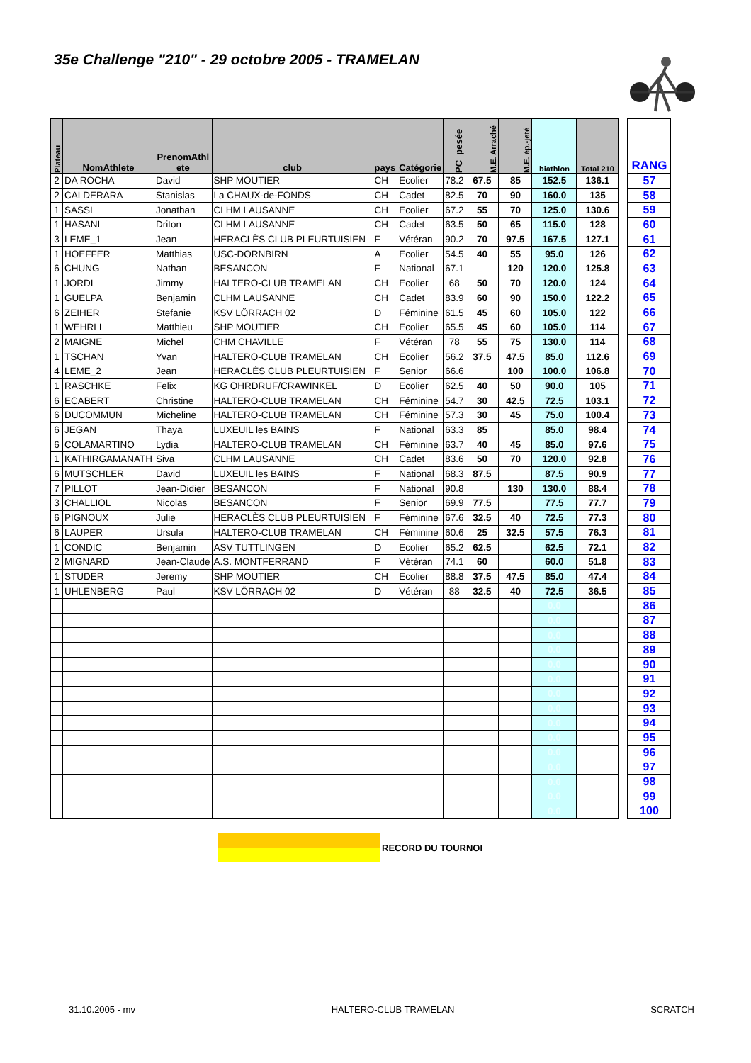35e Challenge "210" - 29 octobre 2005 - TRAMELAN
| Plateau | NomAthlete | PrenomAthl ete | club | pays | Catégorie | PC_pesée | M.E. Arraché | M.E. ép.-jeté | biathlon | Total 210 | | RANG |
| --- | --- | --- | --- | --- | --- | --- | --- | --- | --- | --- | --- | --- |
| 2 | DA ROCHA | David | SHP MOUTIER | CH | Ecolier | 78.2 | 67.5 | 85 | 152.5 | 136.1 | | 57 |
| 2 | CALDERARA | Stanislas | La CHAUX-de-FONDS | CH | Cadet | 82.5 | 70 | 90 | 160.0 | 135 | | 58 |
| 1 | SASSI | Jonathan | CLHM LAUSANNE | CH | Ecolier | 67.2 | 55 | 70 | 125.0 | 130.6 | | 59 |
| 1 | HASANI | Driton | CLHM LAUSANNE | CH | Cadet | 63.5 | 50 | 65 | 115.0 | 128 | | 60 |
| 3 | LEME_1 | Jean | HERACLÈS CLUB PLEURTUISIEN | F | Vétéran | 90.2 | 70 | 97.5 | 167.5 | 127.1 | | 61 |
| 1 | HOEFFER | Matthias | USC-DORNBIRN | A | Ecolier | 54.5 | 40 | 55 | 95.0 | 126 | | 62 |
| 6 | CHUNG | Nathan | BESANCON | F | National | 67.1 | | 120 | 120.0 | 125.8 | | 63 |
| 1 | JORDI | Jimmy | HALTERO-CLUB TRAMELAN | CH | Ecolier | 68 | 50 | 70 | 120.0 | 124 | | 64 |
| 1 | GUELPA | Benjamin | CLHM LAUSANNE | CH | Cadet | 83.9 | 60 | 90 | 150.0 | 122.2 | | 65 |
| 6 | ZEIHER | Stefanie | KSV LÖRRACH 02 | D | Féminine | 61.5 | 45 | 60 | 105.0 | 122 | | 66 |
| 1 | WEHRLI | Matthieu | SHP MOUTIER | CH | Ecolier | 65.5 | 45 | 60 | 105.0 | 114 | | 67 |
| 2 | MAIGNE | Michel | CHM CHAVILLE | F | Vétéran | 78 | 55 | 75 | 130.0 | 114 | | 68 |
| 1 | TSCHAN | Yvan | HALTERO-CLUB TRAMELAN | CH | Ecolier | 56.2 | 37.5 | 47.5 | 85.0 | 112.6 | | 69 |
| 4 | LEME_2 | Jean | HERACLÈS CLUB PLEURTUISIEN | F | Senior | 66.6 | | 100 | 100.0 | 106.8 | | 70 |
| 1 | RASCHKE | Felix | KG OHRDRUF/CRAWINKEL | D | Ecolier | 62.5 | 40 | 50 | 90.0 | 105 | | 71 |
| 6 | ECABERT | Christine | HALTERO-CLUB TRAMELAN | CH | Féminine | 54.7 | 30 | 42.5 | 72.5 | 103.1 | | 72 |
| 6 | DUCOMMUN | Micheline | HALTERO-CLUB TRAMELAN | CH | Féminine | 57.3 | 30 | 45 | 75.0 | 100.4 | | 73 |
| 6 | JEGAN | Thaya | LUXEUIL les BAINS | F | National | 63.3 | 85 | | 85.0 | 98.4 | | 74 |
| 6 | COLAMARTINO | Lydia | HALTERO-CLUB TRAMELAN | CH | Féminine | 63.7 | 40 | 45 | 85.0 | 97.6 | | 75 |
| 1 | KATHIRGAMANATH | Siva | CLHM LAUSANNE | CH | Cadet | 83.6 | 50 | 70 | 120.0 | 92.8 | | 76 |
| 6 | MUTSCHLER | David | LUXEUIL les BAINS | F | National | 68.3 | 87.5 | | 87.5 | 90.9 | | 77 |
| 7 | PILLOT | Jean-Didier | BESANCON | F | National | 90.8 | | 130 | 130.0 | 88.4 | | 78 |
| 3 | CHALLIOL | Nicolas | BESANCON | F | Senior | 69.9 | 77.5 | | 77.5 | 77.7 | | 79 |
| 6 | PIGNOUX | Julie | HERACLÈS CLUB PLEURTUISIEN | F | Féminine | 67.6 | 32.5 | 40 | 72.5 | 77.3 | | 80 |
| 6 | LAUPER | Ursula | HALTERO-CLUB TRAMELAN | CH | Féminine | 60.6 | 25 | 32.5 | 57.5 | 76.3 | | 81 |
| 1 | CONDIC | Benjamin | ASV TUTTLINGEN | D | Ecolier | 65.2 | 62.5 | | 62.5 | 72.1 | | 82 |
| 2 | MIGNARD | Jean-Claude | A.S. MONTFERRAND | F | Vétéran | 74.1 | 60 | | 60.0 | 51.8 | | 83 |
| 1 | STUDER | Jeremy | SHP MOUTIER | CH | Ecolier | 88.8 | 37.5 | 47.5 | 85.0 | 47.4 | | 84 |
| 1 | UHLENBERG | Paul | KSV LÖRRACH 02 | D | Vétéran | 88 | 32.5 | 40 | 72.5 | 36.5 | | 85 |
| | | | | | | | | | 0.0 | | | 86 |
| | | | | | | | | | 0.0 | | | 87 |
| | | | | | | | | | 0.0 | | | 88 |
| | | | | | | | | | 0.0 | | | 89 |
| | | | | | | | | | 0.0 | | | 90 |
| | | | | | | | | | 0.0 | | | 91 |
| | | | | | | | | | 0.0 | | | 92 |
| | | | | | | | | | 0.0 | | | 93 |
| | | | | | | | | | 0.0 | | | 94 |
| | | | | | | | | | 0.0 | | | 95 |
| | | | | | | | | | 0.0 | | | 96 |
| | | | | | | | | | 0.0 | | | 97 |
| | | | | | | | | | 0.0 | | | 98 |
| | | | | | | | | | 0.0 | | | 99 |
| | | | | | | | | | 0.0 | | | 100 |
RECORD DU TOURNOI
31.10.2005 - mv HALTERO-CLUB TRAMELAN SCRATCH